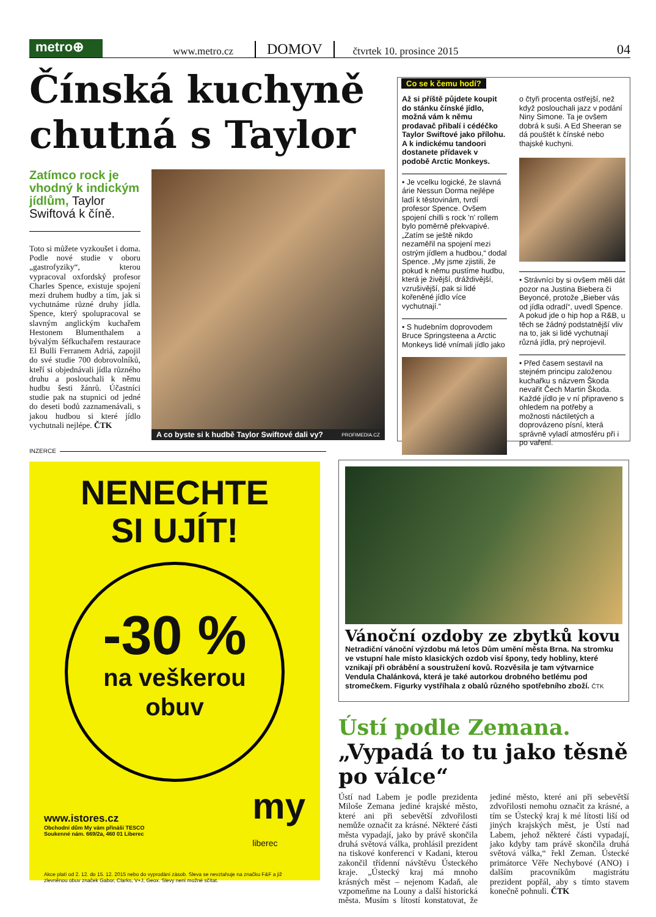metro⊕
www.metro.cz DOMOV čtvrtek 10. prosince 2015 04
Čínská kuchyně chutná s Taylor
Zatímco rock je vhodný k indickým jídlům, Taylor Swiftová k číně.
Toto si můžete vyzkoušet i doma. Podle nové studie v oboru „gastrofyziky“, kterou vypracoval oxfordský profesor Charles Spence, existuje spojení mezi druhem hudby a tím, jak si vychutnáme různé druhy jídla. Spence, který spolupracoval se slavným anglickým kuchařem Hestonem Blumenthalem a bývalým šéfkuchařem restaurace El Bulli Ferranem Adriá, zapojil do své studie 700 dobrovolníků, kteří si objednávali jídla různého druhu a poslouchali k němu hudbu šesti žánrů. Účastníci studie pak na stupnici od jedné do deseti bodů zaznamenávali, s jakou hudbou si které jídlo vychutnali nejlépe. ČTK
A co byste si k hudbě Taylor Swiftové dali vy? PROFIMEDIA.CZ
Co se k čemu hodí?
Až si příště půjdete koupit do stánku čínské jídlo, možná vám k němu prodavač přibalí i cédéčko Taylor Swiftové jako přílohu. A k indickému tandoori dostanete přídavek v podobě Arctic Monkeys.
• Je vcelku logické, že slavná árie Nessun Dorma nejlépe ladí k těstovinám, tvrdí profesor Spence. Ovšem spojení chilli s rock 'n' rollem bylo poměrně překvapivé. „Zatím se ještě nikdo nezaměřil na spojení mezi ostrým jídlem a hudbou,“ dodal Spence. „My jsme zjistili, že pokud k němu pustíme hudbu, která je živější, dráždivější, vzrušivější, pak si lidé kořeněné jídlo více vychutnají.“
• S hudebním doprovodem Bruce Springsteena a Arctic Monkeys lidé vnímali jídlo jako
o čtyři procenta ostřejší, než když poslouchali jazz v podání Niny Simone. Ta je ovšem dobrá k suši. A Ed Sheeran se dá pouštět k čínské nebo thajské kuchyni.
• Strávníci by si ovšem měli dát pozor na Justina Biebera či Beyoncé, protože „Bieber vás od jídla odradí“, uvedl Spence. A pokud jde o hip hop a R&B, u těch se žádný podstatnější vliv na to, jak si lidé vychutnají různá jídla, prý neprojevil.
• Před časem sestavil na stejném principu založenou kuchařku s názvem Škoda nevařit Čech Martin Škoda. Každé jídlo je v ní připraveno s ohledem na potřeby a možnosti náctiletých a doprovázeno písní, která správně vyladí atmosféru při i po vaření.
INZERCE
NENECHTE
SI UJÍT!
-30 %
na veškerou
obuv
www.istores.cz
Obchodní dům My vám přináší TESCO
Soukenné nám. 669/2a, 460 01 Liberec
my
liberec
Akce platí od 2. 12. do 15. 12. 2015 nebo do vyprodání zásob. Sleva se nevztahuje na značku F&F a již zlevněnou obuv značek Gabor, Clarks, V+J, Geox. Slevy není možné sčítat.
Vánoční ozdoby ze zbytků kovu
Netradiční vánoční výzdobu má letos Dům umění města Brna. Na stromku ve vstupní hale místo klasických ozdob visí špony, tedy hobliny, které vznikají při obrábění a soustružení kovů. Rozvěsila je tam výtvarnice Vendula Chalánková, která je také autorkou drobného betlému pod stromečkem. Figurky vystříhala z obalů různého spotřebního zboží. ČTK
Ústí podle Zemana. „Vypadá to tu jako těsně po válce“
Ústí nad Labem je podle prezidenta Miloše Zemana jediné krajské město, které ani při sebevětší zdvořilosti nemůže označit za krásné. Některé části města vypadají, jako by právě skončila druhá světová válka, prohlásil prezident na tiskové konferenci v Kadani, kterou zakončil třídenní návštěvu Ústeckého kraje. „Ústecký kraj má mnoho krásných měst – nejenom Kadaň, ale vzpomeňme na Louny a další historická města. Musím s lítostí konstatovat, že jediné město, které ani při sebevětší zdvořilosti nemohu označit za krásné, a tím se Ústecký kraj k mé lítosti liší od jiných krajských měst, je Ústí nad Labem, jehož některé části vypadají, jako kdyby tam právě skončila druhá světová válka,“ řekl Zeman. Ústecké primátorce Věře Nechybové (ANO) i dalším pracovníkům magistrátu prezident popřál, aby s tímto stavem konečně pohnuli. ČTK